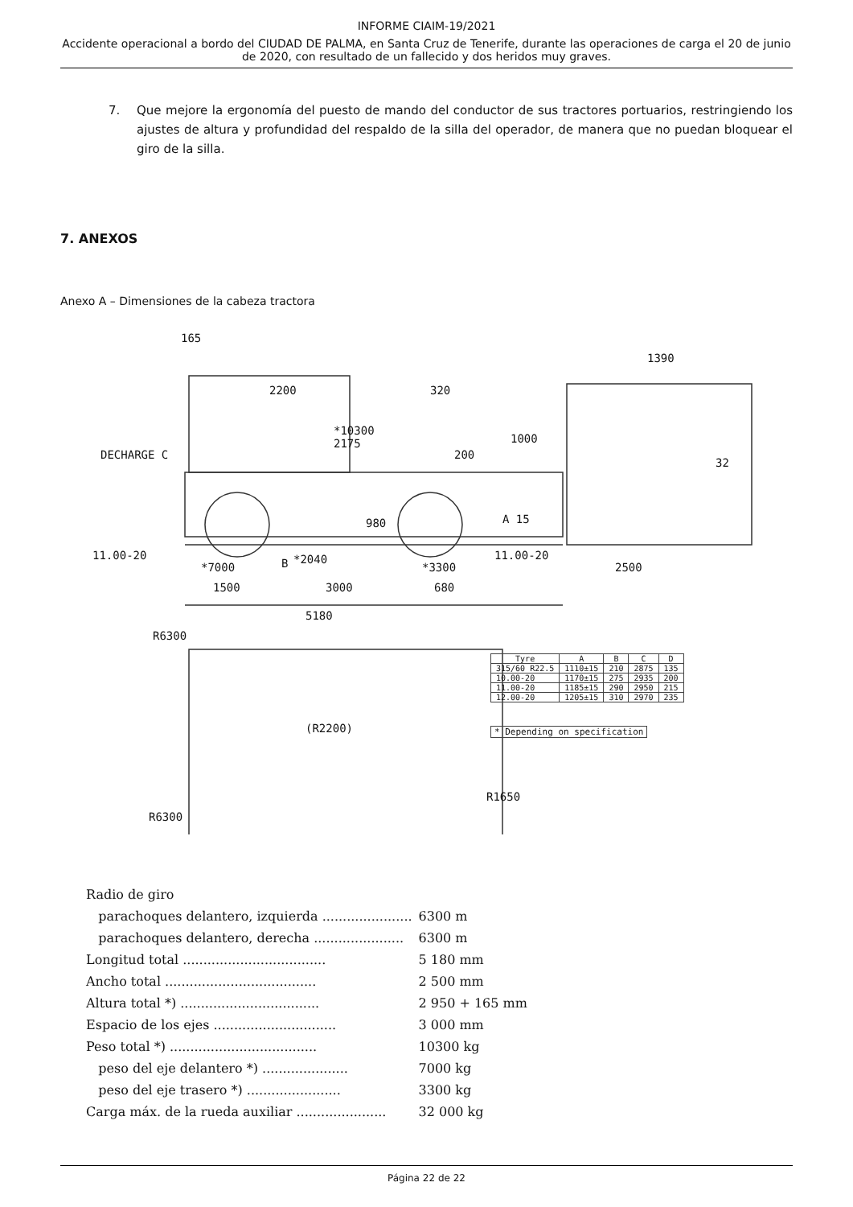INFORME CIAIM-19/2021
Accidente operacional a bordo del CIUDAD DE PALMA, en Santa Cruz de Tenerife, durante las operaciones de carga el 20 de junio de 2020, con resultado de un fallecido y dos heridos muy graves.
7. Que mejore la ergonomía del puesto de mando del conductor de sus tractores portuarios, restringiendo los ajustes de altura y profundidad del respaldo de la silla del operador, de manera que no puedan bloquear el giro de la silla.
7. ANEXOS
Anexo A – Dimensiones de la cabeza tractora
2200 320
*10300
2175
200
1000
DECHARGE C
165
1390
32
980 A 15
11.00-20 11.00-20
*7000 B *2040
*3300 2500
1500 3000 680
5180
R6300
(R2200)
R1650
R6300
| Tyre | A | B | C | D |
| --- | --- | --- | --- | --- |
| 315/60 R22.5 | 1110±15 | 210 | 2875 | 135 |
| 10.00-20 | 1170±15 | 275 | 2935 | 200 |
| 11.00-20 | 1185±15 | 290 | 2950 | 215 |
| 12.00-20 | 1205±15 | 310 | 2970 | 235 |
* Depending on specification
| Radio de giro | |
| parachoques delantero, izquierda ...................... | 6300 m |
| parachoques delantero, derecha ...................... | 6300 m |
| Longitud total ................................... | 5 180 mm |
| Ancho total ..................................... | 2 500 mm |
| Altura total *) .................................. | 2 950 + 165 mm |
| Espacio de los ejes .............................. | 3 000 mm |
| Peso total *) .................................... | 10300 kg |
| peso del eje delantero *) ..................... | 7000 kg |
| peso del eje trasero *) ....................... | 3300 kg |
| Carga máx. de la rueda auxiliar ...................... | 32 000 kg |
Página 22 de 22